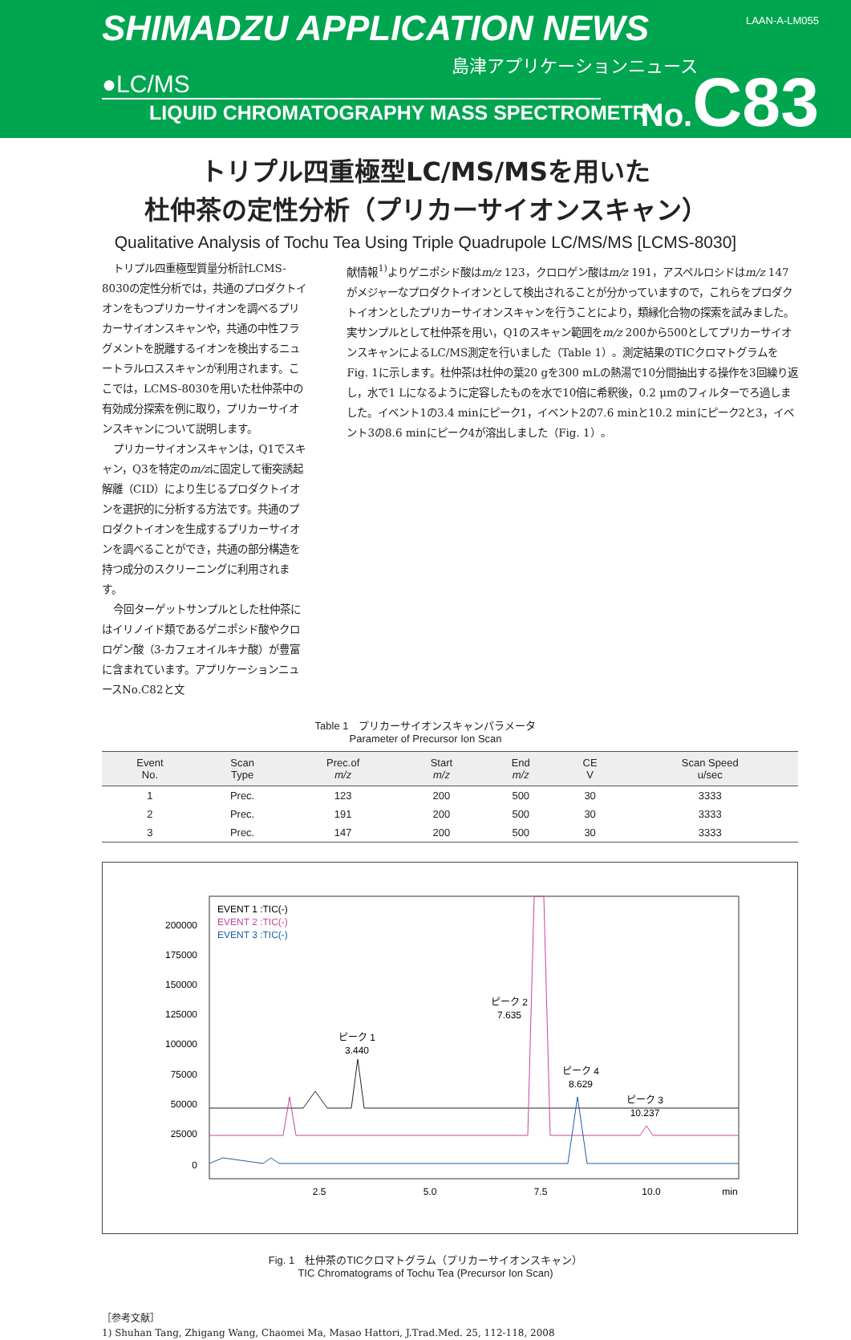SHIMADZU APPLICATION NEWS LAAN-A-LM055
島津アプリケーションニュース
●LC/MS
LIQUID CHROMATOGRAPHY MASS SPECTROMETRY
No. C83
トリプル四重極型LC/MS/MSを用いた
杜仲茶の定性分析（プリカーサイオンスキャン）
Qualitative Analysis of Tochu Tea Using Triple Quadrupole LC/MS/MS [LCMS-8030]
トリプル四重極型質量分析計LCMS-8030の定性分析では，共通のプロダクトイオンをもつプリカーサイオンを調べるプリカーサイオンスキャンや，共通の中性フラグメントを脱離するイオンを検出するニュートラルロススキャンが利用されます。ここでは，LCMS-8030を用いた杜仲茶中の有効成分探索を例に取り，プリカーサイオンスキャンについて説明します。
プリカーサイオンスキャンは，Q1でスキャン，Q3を特定のm/zに固定して衝突誘起解離（CID）により生じるプロダクトイオンを選択的に分析する方法です。共通のプロダクトイオンを生成するプリカーサイオンを調べることができ，共通の部分構造を持つ成分のスクリーニングに利用されます。
今回ターゲットサンプルとした杜仲茶にはイリノイド類であるゲニポシド酸やクロロゲン酸（3-カフェオイルキナ酸）が豊富に含まれています。アプリケーションニュースNo.C82と文
献情報<sup>1)</sup>よりゲニポシド酸はm/z 123，クロロゲン酸はm/z 191，アスペルロシドはm/z 147がメジャーなプロダクトイオンとして検出されることが分かっていますので，これらをプロダクトイオンとしたプリカーサイオンスキャンを行うことにより，類縁化合物の探索を試みました。実サンプルとして杜仲茶を用い，Q1のスキャン範囲をm/z 200から500としてプリカーサイオンスキャンによるLC/MS測定を行いました（Table 1）。測定結果のTICクロマトグラムをFig. 1に示します。杜仲茶は杜仲の葉20 gを300 mLの熱湯で10分間抽出する操作を3回繰り返し，水で1 Lになるように定容したものを水で10倍に希釈後，0.2 μmのフィルターでろ過しました。イベント1の3.4 minにピーク1，イベント2の7.6 minと10.2 minにピーク2と3，イベント3の8.6 minにピーク4が溶出しました（Fig. 1）。
Table 1　プリカーサイオンスキャンパラメータ
Parameter of Precursor Ion Scan
| Event No. | Scan Type | Prec.of m/z | Start m/z | End m/z | CE V | Scan Speed u/sec |
| --- | --- | --- | --- | --- | --- | --- |
| 1 | Prec. | 123 | 200 | 500 | 30 | 3333 |
| 2 | Prec. | 191 | 200 | 500 | 30 | 3333 |
| 3 | Prec. | 147 | 200 | 500 | 30 | 3333 |
EVENT 1 :TIC(-)
EVENT 2 :TIC(-)
EVENT 3 :TIC(-)
200000
175000
150000
125000
100000
75000
50000
25000
0
2.5
5.0
7.5
10.0
min
ピーク 1
3.440
ピーク 2
7.635
ピーク 4
8.629
ピーク 3
10.237
Fig. 1　杜仲茶のTICクロマトグラム（プリカーサイオンスキャン）
TIC Chromatograms of Tochu Tea (Precursor Ion Scan)
［参考文献］
1) Shuhan Tang, Zhigang Wang, Chaomei Ma, Masao Hattori, J.Trad.Med. 25, 112-118, 2008